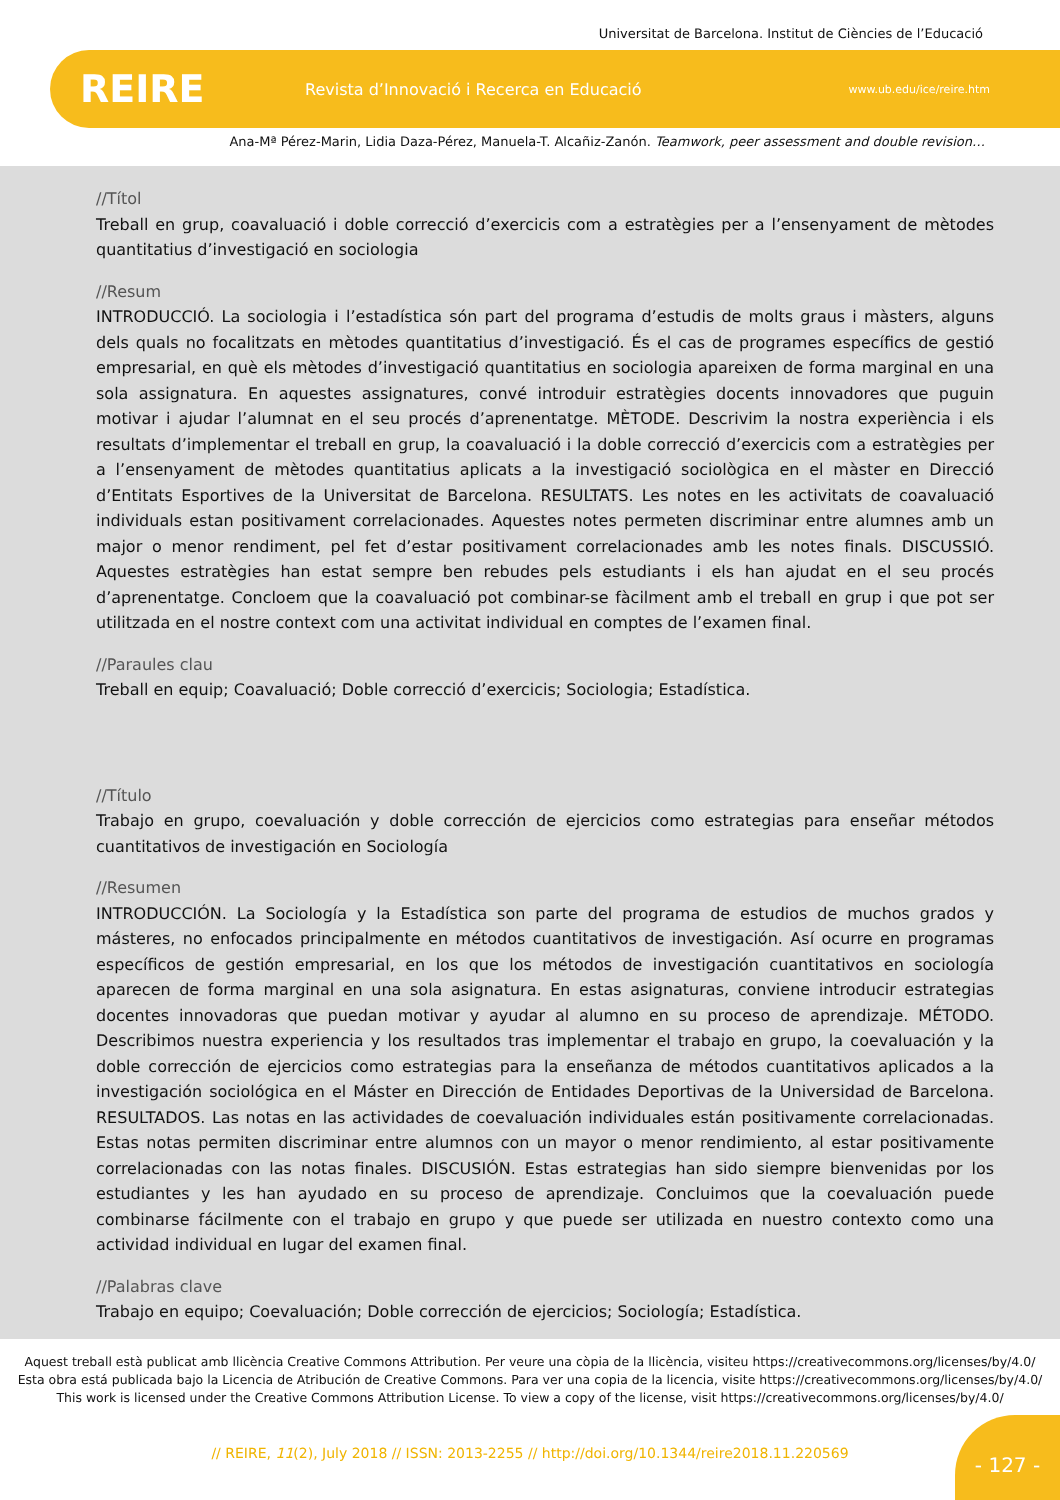Universitat de Barcelona. Institut de Ciències de l’Educació
REIRE
Revista d’Innovació i Recerca en Educació
www.ub.edu/ice/reire.htm
Ana-Mª Pérez-Marin, Lidia Daza-Pérez, Manuela-T. Alcañiz-Zanón. Teamwork, peer assessment and double revision…
//Títol
Treball en grup, coavaluació i doble correcció d’exercicis com a estratègies per a l’ensenyament de mètodes quantitatius d’investigació en sociologia
//Resum
INTRODUCCIÓ. La sociologia i l’estadística són part del programa d’estudis de molts graus i màsters, alguns dels quals no focalitzats en mètodes quantitatius d’investigació. És el cas de programes específics de gestió empresarial, en què els mètodes d’investigació quantitatius en sociologia apareixen de forma marginal en una sola assignatura. En aquestes assignatures, convé introduir estratègies docents innovadores que puguin motivar i ajudar l’alumnat en el seu procés d’aprenentatge. MÈTODE. Descrivim la nostra experiència i els resultats d’implementar el treball en grup, la coavaluació i la doble correcció d’exercicis com a estratègies per a l’ensenyament de mètodes quantitatius aplicats a la investigació sociològica en el màster en Direcció d’Entitats Esportives de la Universitat de Barcelona. RESULTATS. Les notes en les activitats de coavaluació individuals estan positivament correlacionades. Aquestes notes permeten discriminar entre alumnes amb un major o menor rendiment, pel fet d’estar positivament correlacionades amb les notes finals. DISCUSSIÓ. Aquestes estratègies han estat sempre ben rebudes pels estudiants i els han ajudat en el seu procés d’aprenentatge. Concloem que la coavaluació pot combinar-se fàcilment amb el treball en grup i que pot ser utilitzada en el nostre context com una activitat individual en comptes de l’examen final.
//Paraules clau
Treball en equip; Coavaluació; Doble correcció d’exercicis; Sociologia; Estadística.
//Título
Trabajo en grupo, coevaluación y doble corrección de ejercicios como estrategias para enseñar métodos cuantitativos de investigación en Sociología
//Resumen
INTRODUCCIÓN. La Sociología y la Estadística son parte del programa de estudios de muchos grados y másteres, no enfocados principalmente en métodos cuantitativos de investigación. Así ocurre en programas específicos de gestión empresarial, en los que los métodos de investigación cuantitativos en sociología aparecen de forma marginal en una sola asignatura. En estas asignaturas, conviene introducir estrategias docentes innovadoras que puedan motivar y ayudar al alumno en su proceso de aprendizaje. MÉTODO. Describimos nuestra experiencia y los resultados tras implementar el trabajo en grupo, la coevaluación y la doble corrección de ejercicios como estrategias para la enseñanza de métodos cuantitativos aplicados a la investigación sociológica en el Máster en Dirección de Entidades Deportivas de la Universidad de Barcelona. RESULTADOS. Las notas en las actividades de coevaluación individuales están positivamente correlacionadas. Estas notas permiten discriminar entre alumnos con un mayor o menor rendimiento, al estar positivamente correlacionadas con las notas finales. DISCUSIÓN. Estas estrategias han sido siempre bienvenidas por los estudiantes y les han ayudado en su proceso de aprendizaje. Concluimos que la coevaluación puede combinarse fácilmente con el trabajo en grupo y que puede ser utilizada en nuestro contexto como una actividad individual en lugar del examen final.
//Palabras clave
Trabajo en equipo; Coevaluación; Doble corrección de ejercicios; Sociología; Estadística.
Aquest treball està publicat amb llicència Creative Commons Attribution. Per veure una còpia de la llicència, visiteu https://creativecommons.org/licenses/by/4.0/
Esta obra está publicada bajo la Licencia de Atribución de Creative Commons. Para ver una copia de la licencia, visite https://creativecommons.org/licenses/by/4.0/
This work is licensed under the Creative Commons Attribution License. To view a copy of the license, visit https://creativecommons.org/licenses/by/4.0/
// REIRE, 11(2), July 2018 // ISSN: 2013-2255 // http://doi.org/10.1344/reire2018.11.220569
- 127 -